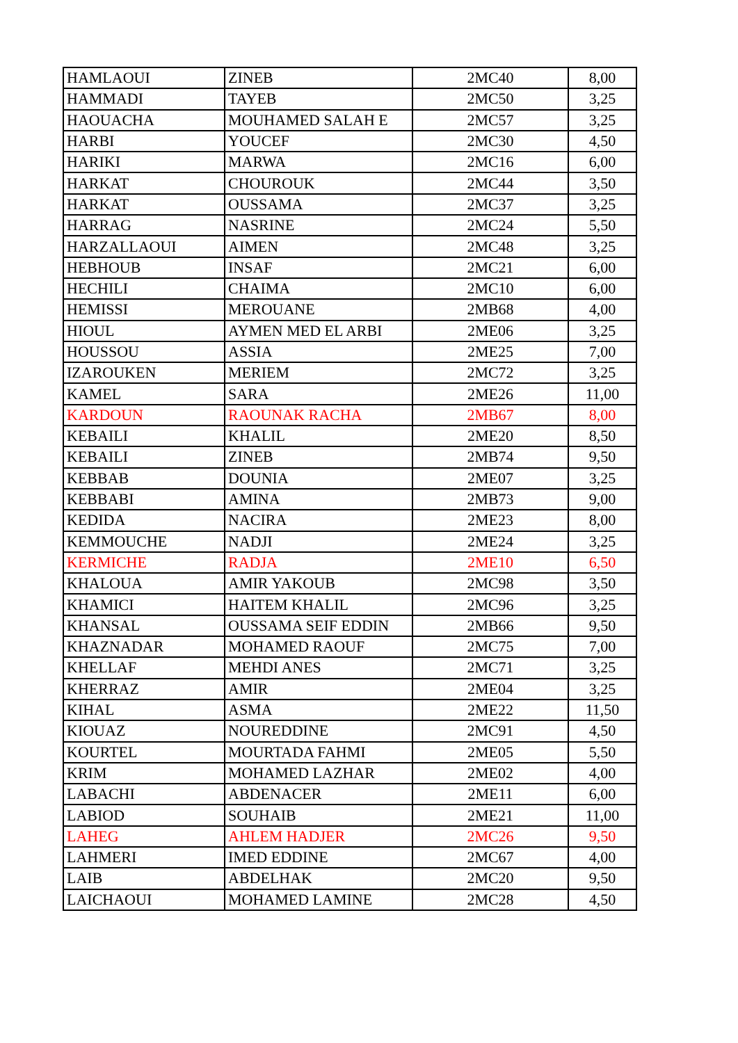| HAMLAOUI | ZINEB | 2MC40 | 8,00 |
| HAMMADI | TAYEB | 2MC50 | 3,25 |
| HAOUACHA | MOUHAMED SALAH E | 2MC57 | 3,25 |
| HARBI | YOUCEF | 2MC30 | 4,50 |
| HARIKI | MARWA | 2MC16 | 6,00 |
| HARKAT | CHOUROUK | 2MC44 | 3,50 |
| HARKAT | OUSSAMA | 2MC37 | 3,25 |
| HARRAG | NASRINE | 2MC24 | 5,50 |
| HARZALLAOUI | AIMEN | 2MC48 | 3,25 |
| HEBHOUB | INSAF | 2MC21 | 6,00 |
| HECHILI | CHAIMA | 2MC10 | 6,00 |
| HEMISSI | MEROUANE | 2MB68 | 4,00 |
| HIOUL | AYMEN MED EL ARBI | 2ME06 | 3,25 |
| HOUSSOU | ASSIA | 2ME25 | 7,00 |
| IZAROUKEN | MERIEM | 2MC72 | 3,25 |
| KAMEL | SARA | 2ME26 | 11,00 |
| KARDOUN | RAOUNAK RACHA | 2MB67 | 8,00 |
| KEBAILI | KHALIL | 2ME20 | 8,50 |
| KEBAILI | ZINEB | 2MB74 | 9,50 |
| KEBBAB | DOUNIA | 2ME07 | 3,25 |
| KEBBABI | AMINA | 2MB73 | 9,00 |
| KEDIDA | NACIRA | 2ME23 | 8,00 |
| KEMMOUCHE | NADJI | 2ME24 | 3,25 |
| KERMICHE | RADJA | 2ME10 | 6,50 |
| KHALOUA | AMIR YAKOUB | 2MC98 | 3,50 |
| KHAMICI | HAITEM KHALIL | 2MC96 | 3,25 |
| KHANSAL | OUSSAMA SEIF EDDIN | 2MB66 | 9,50 |
| KHAZNADAR | MOHAMED RAOUF | 2MC75 | 7,00 |
| KHELLAF | MEHDI ANES | 2MC71 | 3,25 |
| KHERRAZ | AMIR | 2ME04 | 3,25 |
| KIHAL | ASMA | 2ME22 | 11,50 |
| KIOUAZ | NOUREDDINE | 2MC91 | 4,50 |
| KOURTEL | MOURTADA FAHMI | 2ME05 | 5,50 |
| KRIM | MOHAMED LAZHAR | 2ME02 | 4,00 |
| LABACHI | ABDENACER | 2ME11 | 6,00 |
| LABIOD | SOUHAIB | 2ME21 | 11,00 |
| LAHEG | AHLEM HADJER | 2MC26 | 9,50 |
| LAHMERI | IMED EDDINE | 2MC67 | 4,00 |
| LAIB | ABDELHAK | 2MC20 | 9,50 |
| LAICHAOUI | MOHAMED LAMINE | 2MC28 | 4,50 |